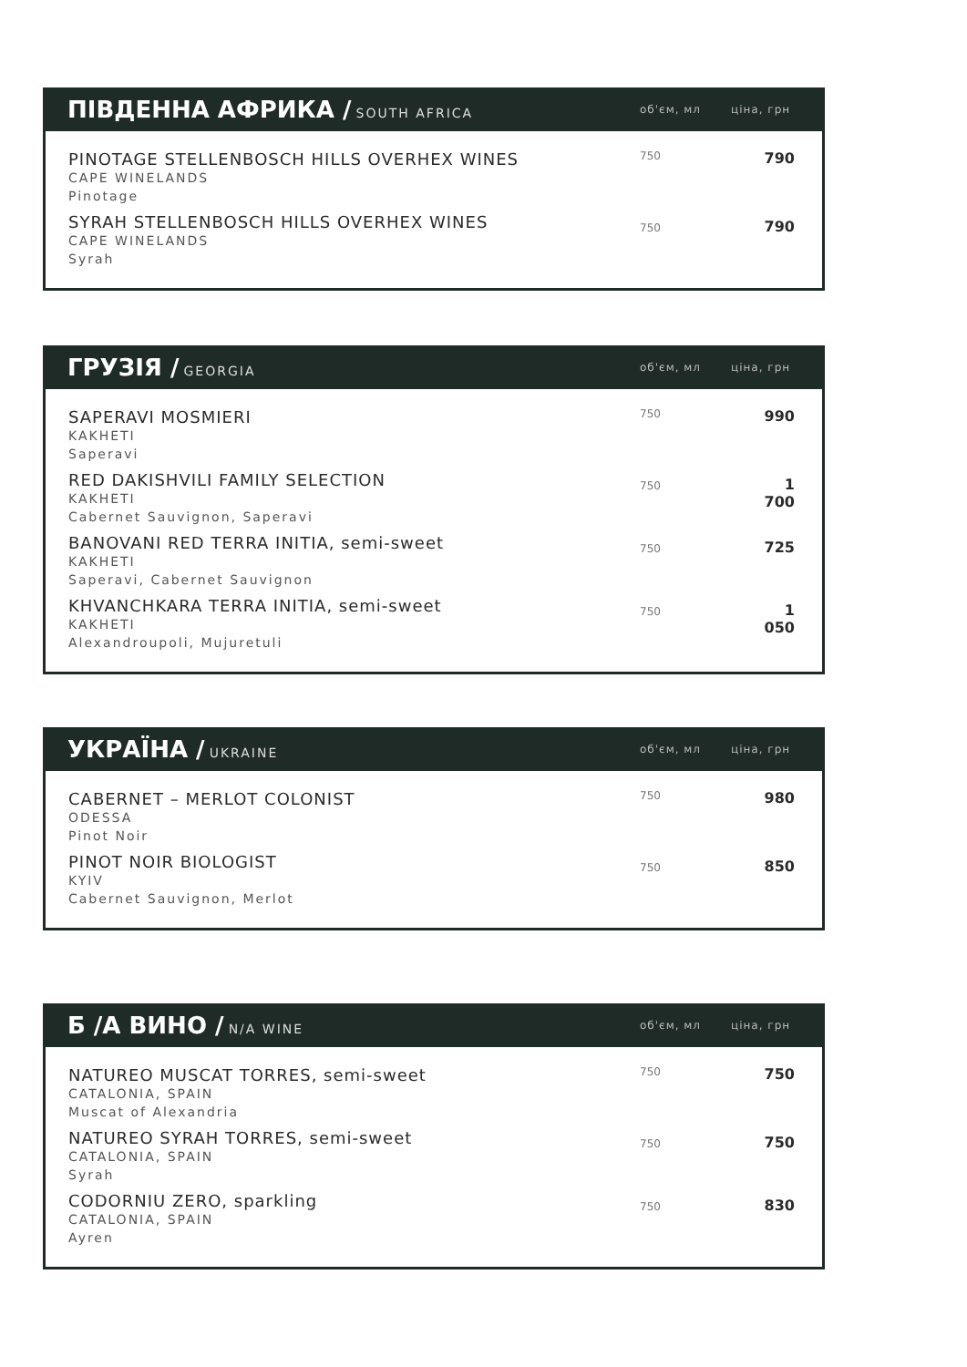| ПІВДЕННА АФРИКА / SOUTH AFRICA | об'єм, мл | ціна, грн |
| --- | --- | --- |
| PINOTAGE STELLENBOSCH HILLS OVERHEX WINES CAPE WINELANDS Pinotage | 750 | 790 |
| SYRAH STELLENBOSCH HILLS OVERHEX WINES CAPE WINELANDS Syrah | 750 | 790 |
| ГРУЗІЯ / GEORGIA | об'єм, мл | ціна, грн |
| --- | --- | --- |
| SAPERAVI MOSMIERI KAKHETI Saperavi | 750 | 990 |
| RED DAKISHVILI FAMILY SELECTION KAKHETI Cabernet Sauvignon, Saperavi | 750 | 1 700 |
| BANOVANI RED TERRA INITIA, semi-sweet KAKHETI Saperavi, Cabernet Sauvignon | 750 | 725 |
| KHVANCHKARA TERRA INITIA, semi-sweet KAKHETI Alexandroupoli, Mujuretuli | 750 | 1 050 |
| УКРАЇНА / UKRAINE | об'єм, мл | ціна, грн |
| --- | --- | --- |
| CABERNET – MERLOT COLONIST ODESSA Pinot Noir | 750 | 980 |
| PINOT NOIR BIOLOGIST KYIV Cabernet Sauvignon, Merlot | 750 | 850 |
| Б /А ВИНО / N/A WINE | об'єм, мл | ціна, грн |
| --- | --- | --- |
| NATUREO MUSCAT TORRES, semi-sweet CATALONIA, SPAIN Muscat of Alexandria | 750 | 750 |
| NATUREO SYRAH TORRES, semi-sweet CATALONIA, SPAIN Syrah | 750 | 750 |
| CODORNIU ZERO, sparkling CATALONIA, SPAIN Ayren | 750 | 830 |